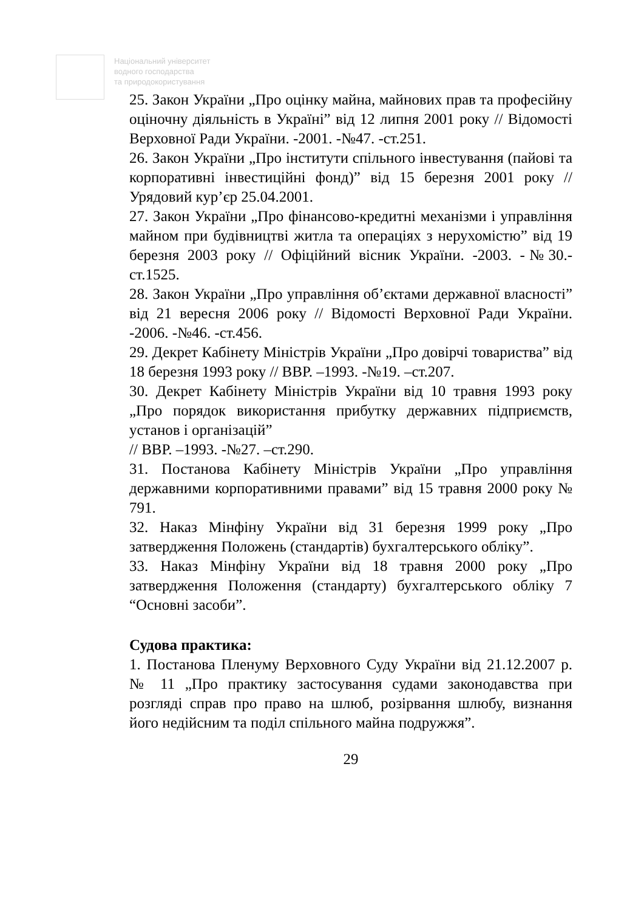Національний університет
водного господарства
та природокористування
25. Закон України „Про оцінку майна, майнових прав та професійну оціночну діяльність в Україні” від 12 липня 2001 року // Відомості Верховної Ради України. -2001. -№47. -ст.251.
26. Закон України „Про інститути спільного інвестування (пайові та корпоративні інвестиційні фонд)” від 15 березня 2001 року // Урядовий кур’єр 25.04.2001.
27. Закон України „Про фінансово-кредитні механізми і управління майном при будівництві житла та операціях з нерухомістю” від 19 березня 2003 року // Офіційний вісник України. -2003. -№30.- ст.1525.
28. Закон України „Про управління об’єктами державної власності” від 21 вересня 2006 року // Відомості Верховної Ради України. -2006. -№46. -ст.456.
29. Декрет Кабінету Міністрів України „Про довірчі товариства” від 18 березня 1993 року // ВВР. –1993. -№19. –ст.207.
30. Декрет Кабінету Міністрів України від 10 травня 1993 року „Про порядок використання прибутку державних підприємств, установ і організацій”
// ВВР. –1993. -№27. –ст.290.
31. Постанова Кабінету Міністрів України „Про управління державними корпоративними правами” від 15 травня 2000 року № 791.
32. Наказ Мінфіну України від 31 березня 1999 року „Про затвердження Положень (стандартів) бухгалтерського обліку”.
33. Наказ Мінфіну України від 18 травня 2000 року „Про затвердження Положення (стандарту) бухгалтерського обліку 7 “Основні засоби”.
Судова практика:
1. Постанова Пленуму Верховного Суду України від 21.12.2007 р. № 11 „Про практику застосування судами законодавства при розгляді справ про право на шлюб, розірвання шлюбу, визнання його недійсним та поділ спільного майна подружжя”.
29